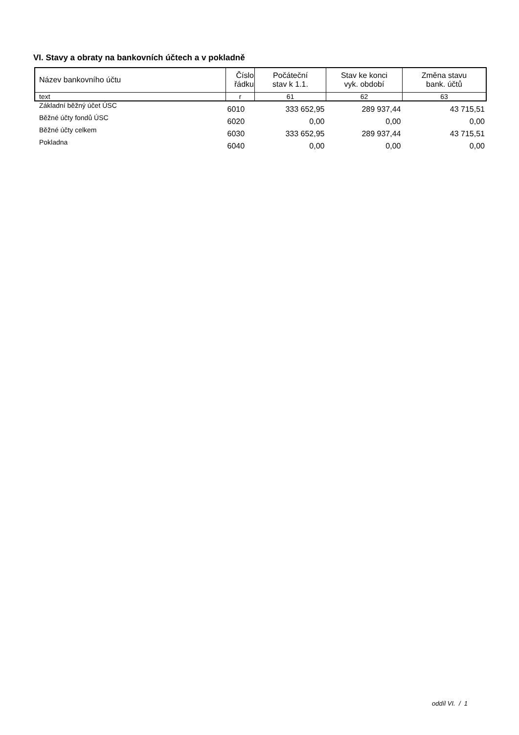VI. Stavy a obraty na bankovních účtech a v pokladně
| Název bankovního účtu | Číslo řádku | Počáteční stav k 1.1. | Stav ke konci vyk. období | Změna stavu bank. účtů |
| --- | --- | --- | --- | --- |
| text | r | 61 | 62 | 63 |
| Základní běžný účet ÚSC | 6010 | 333 652,95 | 289 937,44 | 43 715,51 |
| Běžné účty fondů ÚSC | 6020 | 0,00 | 0,00 | 0,00 |
| Běžné účty celkem | 6030 | 333 652,95 | 289 937,44 | 43 715,51 |
| Pokladna | 6040 | 0,00 | 0,00 | 0,00 |
oddíl VI. / 1